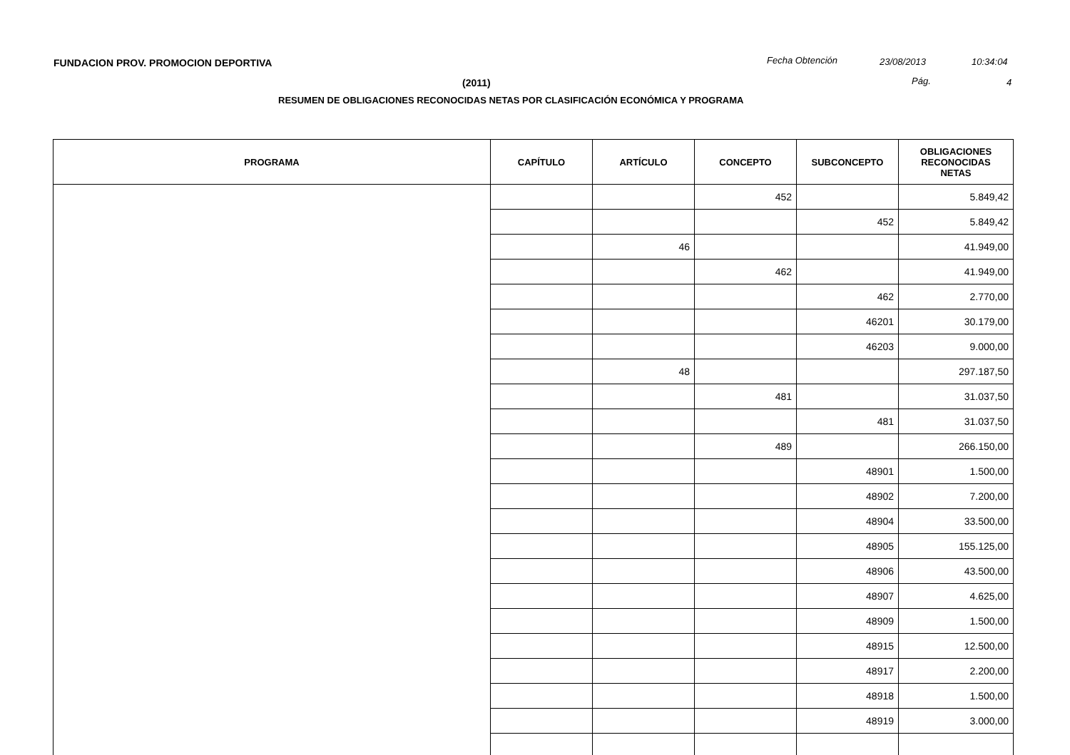FUNDACION PROV. PROMOCION DEPORTIVA
Fecha Obtención 23/08/2013 10:34:04
(2011) Pág. 4
RESUMEN DE OBLIGACIONES RECONOCIDAS NETAS POR CLASIFICACIÓN ECONÓMICA Y PROGRAMA
| PROGRAMA | CAPÍTULO | ARTÍCULO | CONCEPTO | SUBCONCEPTO | OBLIGACIONES RECONOCIDAS NETAS |
| --- | --- | --- | --- | --- | --- |
| | | | 452 | | 5.849,42 |
| | | | | 452 | 5.849,42 |
| | | 46 | | | 41.949,00 |
| | | | 462 | | 41.949,00 |
| | | | | 462 | 2.770,00 |
| | | | | 46201 | 30.179,00 |
| | | | | 46203 | 9.000,00 |
| | | 48 | | | 297.187,50 |
| | | | 481 | | 31.037,50 |
| | | | | 481 | 31.037,50 |
| | | | 489 | | 266.150,00 |
| | | | | 48901 | 1.500,00 |
| | | | | 48902 | 7.200,00 |
| | | | | 48904 | 33.500,00 |
| | | | | 48905 | 155.125,00 |
| | | | | 48906 | 43.500,00 |
| | | | | 48907 | 4.625,00 |
| | | | | 48909 | 1.500,00 |
| | | | | 48915 | 12.500,00 |
| | | | | 48917 | 2.200,00 |
| | | | | 48918 | 1.500,00 |
| | | | | 48919 | 3.000,00 |